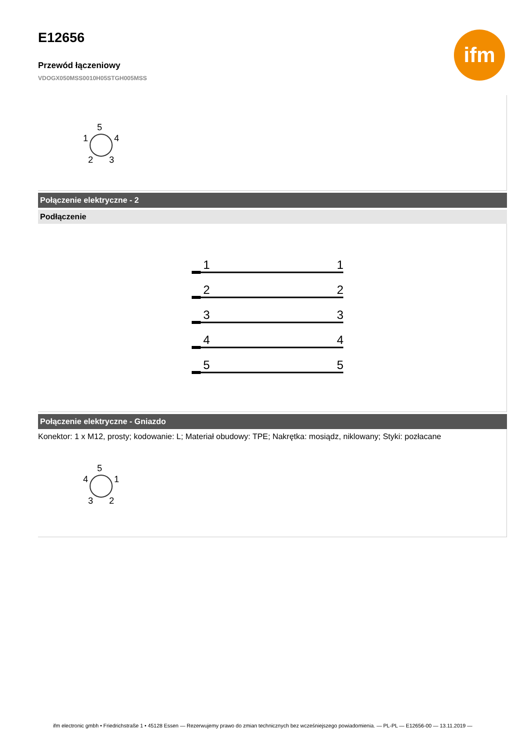ifm
E12656
Przewód łączeniowy
VDOGX050MSS0010H05STGH005MSS
5
1
4
2
3
Połączenie elektryczne - 2
Podłączenie
1
1
2
2
3
3
4
4
5
5
Połączenie elektryczne - Gniazdo
Konektor: 1 x M12, prosty; kodowanie: L; Materiał obudowy: TPE; Nakrętka: mosiądz, niklowany; Styki: pozłacane
5
4
1
3
2
ifm electronic gmbh • Friedrichstraße 1 • 45128 Essen — Rezerwujemy prawo do zmian technicznych bez wcześniejszego powiadomienia. — PL-PL — E12656-00 — 13.11.2019 —